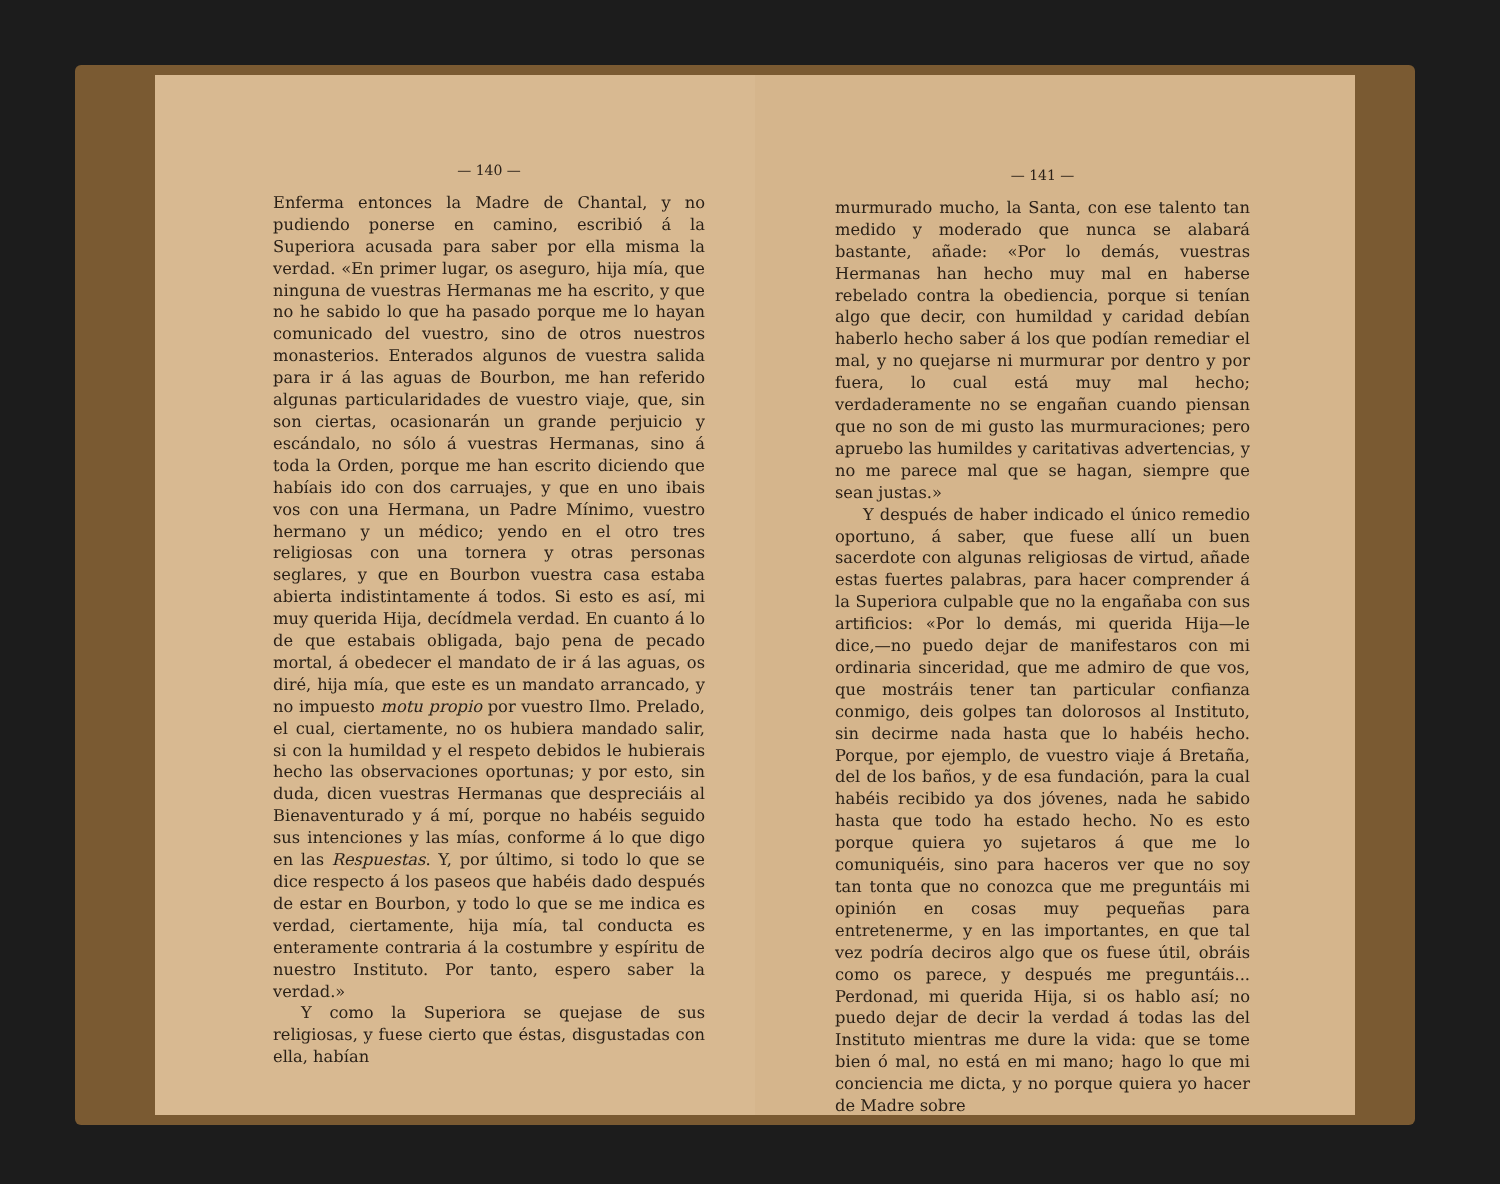— 140 —
Enferma entonces la Madre de Chantal, y no pudiendo ponerse en camino, escribió á la Superiora acusada para saber por ella misma la verdad. «En primer lugar, os aseguro, hija mía, que ninguna de vuestras Hermanas me ha escrito, y que no he sabido lo que ha pasado porque me lo hayan comunicado del vuestro, sino de otros nuestros monasterios. Enterados algunos de vuestra salida para ir á las aguas de Bourbon, me han referido algunas particularidades de vuestro viaje, que, sin son ciertas, ocasionarán un grande perjuicio y escándalo, no sólo á vuestras Hermanas, sino á toda la Orden, porque me han escrito diciendo que habíais ido con dos carruajes, y que en uno ibais vos con una Hermana, un Padre Mínimo, vuestro hermano y un médico; yendo en el otro tres religiosas con una tornera y otras personas seglares, y que en Bourbon vuestra casa estaba abierta indistintamente á todos. Si esto es así, mi muy querida Hija, decídmela verdad. En cuanto á lo de que estabais obligada, bajo pena de pecado mortal, á obedecer el mandato de ir á las aguas, os diré, hija mía, que este es un mandato arrancado, y no impuesto motu propio por vuestro Ilmo. Prelado, el cual, ciertamente, no os hubiera mandado salir, si con la humildad y el respeto debidos le hubierais hecho las observaciones oportunas; y por esto, sin duda, dicen vuestras Hermanas que despreciáis al Bienaventurado y á mí, porque no habéis seguido sus intenciones y las mías, conforme á lo que digo en las Respuestas. Y, por último, si todo lo que se dice respecto á los paseos que habéis dado después de estar en Bourbon, y todo lo que se me indica es verdad, ciertamente, hija mía, tal conducta es enteramente contraria á la costumbre y espíritu de nuestro Instituto. Por tanto, espero saber la verdad.»
Y como la Superiora se quejase de sus religiosas, y fuese cierto que éstas, disgustadas con ella, habían
— 141 —
murmurado mucho, la Santa, con ese talento tan medido y moderado que nunca se alabará bastante, añade: «Por lo demás, vuestras Hermanas han hecho muy mal en haberse rebelado contra la obediencia, porque si tenían algo que decir, con humildad y caridad debían haberlo hecho saber á los que podían remediar el mal, y no quejarse ni murmurar por dentro y por fuera, lo cual está muy mal hecho; verdaderamente no se engañan cuando piensan que no son de mi gusto las murmuraciones; pero apruebo las humildes y caritativas advertencias, y no me parece mal que se hagan, siempre que sean justas.»
Y después de haber indicado el único remedio oportuno, á saber, que fuese allí un buen sacerdote con algunas religiosas de virtud, añade estas fuertes palabras, para hacer comprender á la Superiora culpable que no la engañaba con sus artificios: «Por lo demás, mi querida Hija—le dice,—no puedo dejar de manifestaros con mi ordinaria sinceridad, que me admiro de que vos, que mostráis tener tan particular confianza conmigo, deis golpes tan dolorosos al Instituto, sin decirme nada hasta que lo habéis hecho. Porque, por ejemplo, de vuestro viaje á Bretaña, del de los baños, y de esa fundación, para la cual habéis recibido ya dos jóvenes, nada he sabido hasta que todo ha estado hecho. No es esto porque quiera yo sujetaros á que me lo comuniquéis, sino para haceros ver que no soy tan tonta que no conozca que me preguntáis mi opinión en cosas muy pequeñas para entretenerme, y en las importantes, en que tal vez podría deciros algo que os fuese útil, obráis como os parece, y después me preguntáis... Perdonad, mi querida Hija, si os hablo así; no puedo dejar de decir la verdad á todas las del Instituto mientras me dure la vida: que se tome bien ó mal, no está en mi mano; hago lo que mi conciencia me dicta, y no porque quiera yo hacer de Madre sobre